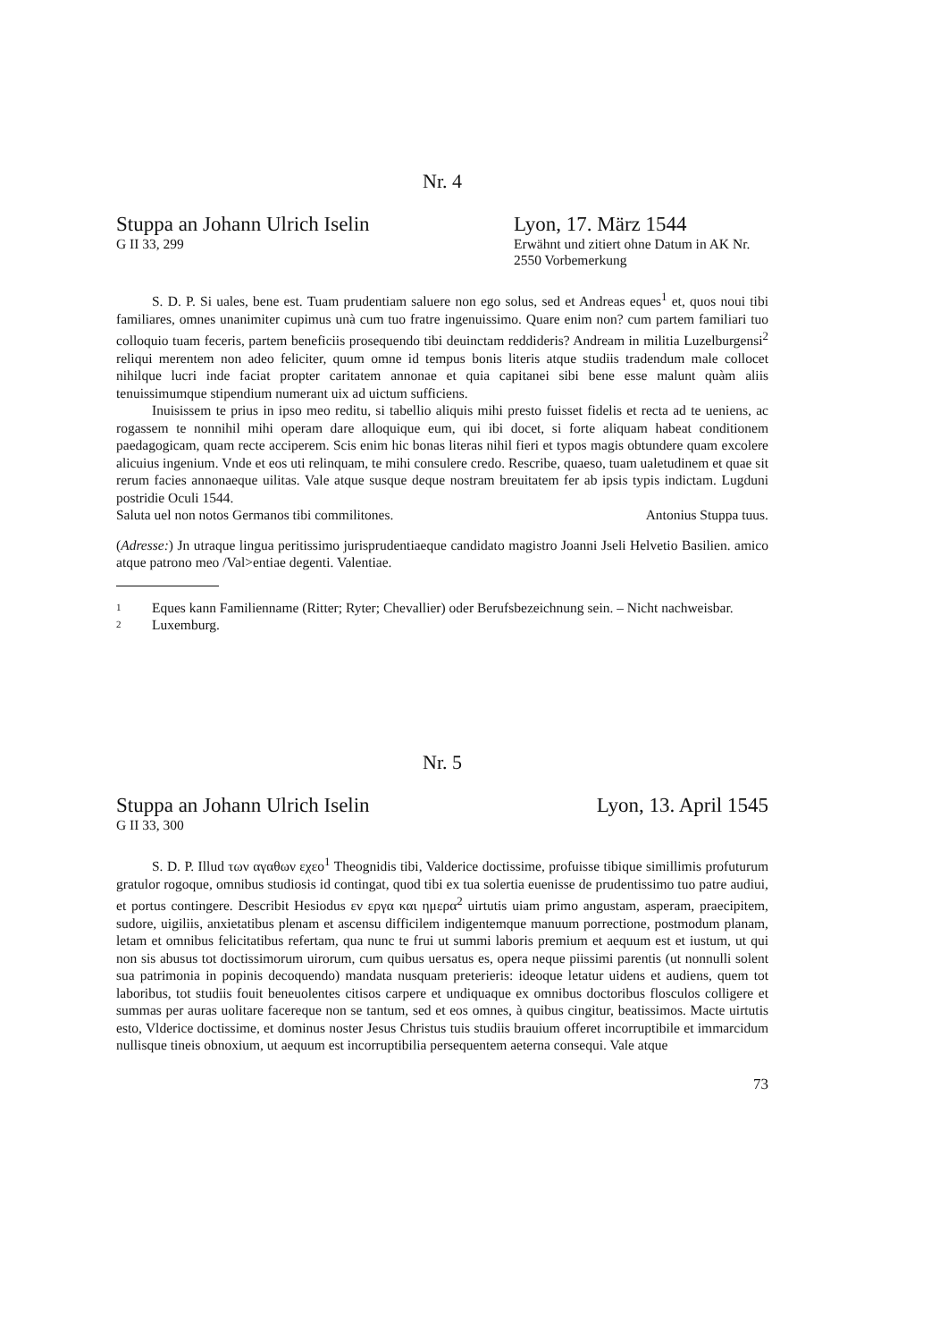Nr. 4
Stuppa an Johann Ulrich Iselin
G II 33, 299
Lyon, 17. März 1544
Erwähnt und zitiert ohne Datum in AK Nr. 2550 Vorbemerkung
S. D. P. Si uales, bene est. Tuam prudentiam saluere non ego solus, sed et Andreas eques<sup>1</sup> et, quos noui tibi familiares, omnes unanimiter cupimus unà cum tuo fratre ingenuissimo. Quare enim non? cum partem familiari tuo colloquio tuam feceris, partem beneficiis prosequendo tibi deuinctam reddideris? Andream in militia Luzelburgensi<sup>2</sup> reliqui merentem non adeo feliciter, quum omne id tempus bonis literis atque studiis tradendum male collocet nihilque lucri inde faciat propter caritatem annonae et quia capitanei sibi bene esse malunt quàm aliis tenuissimumque stipendium numerant uix ad uictum sufficiens.
Inuisissem te prius in ipso meo reditu, si tabellio aliquis mihi presto fuisset fidelis et recta ad te ueniens, ac rogassem te nonnihil mihi operam dare alloquique eum, qui ibi docet, si forte aliquam habeat conditionem paedagogicam, quam recte acciperem. Scis enim hic bonas literas nihil fieri et typos magis obtundere quam excolere alicuius ingenium. Vnde et eos uti relinquam, te mihi consulere credo. Rescribe, quaeso, tuam ualetudinem et quae sit rerum facies annonaeque uilitas. Vale atque susque deque nostram breuitatem fer ab ipsis typis indictam. Lugduni postridie Oculi 1544.
Saluta uel non notos Germanos tibi commilitones.
Antonius Stuppa tuus.
(Adresse:) Jn utraque lingua peritissimo jurisprudentiaeque candidato magistro Joanni Jseli Helvetio Basilien. amico atque patrono meo /Val>entiae degenti. Valentiae.
1 Eques kann Familienname (Ritter; Ryter; Chevallier) oder Berufsbezeichnung sein. – Nicht nachweisbar.
2 Luxemburg.
Nr. 5
Stuppa an Johann Ulrich Iselin
G II 33, 300
Lyon, 13. April 1545
S. D. P. Illud των αγαθων εχεο<sup>1</sup> Theognidis tibi, Valderice doctissime, profuisse tibique simillimis profuturum gratulor rogoque, omnibus studiosis id contingat, quod tibi ex tua solertia euenisse de prudentissimo tuo patre audiui, et portus contingere. Describit Hesiodus εν εργα και ημερα<sup>2</sup> uirtutis uiam primo angustam, asperam, praecipitem, sudore, uigiliis, anxietatibus plenam et ascensu difficilem indigentemque manuum porrectione, postmodum planam, letam et omnibus felicitatibus refertam, qua nunc te frui ut summi laboris premium et aequum est et iustum, ut qui non sis abusus tot doctissimorum uirorum, cum quibus uersatus es, opera neque piissimi parentis (ut nonnulli solent sua patrimonia in popinis decoquendo) mandata nusquam preterieris: ideoque letatur uidens et audiens, quem tot laboribus, tot studiis fouit beneuolentes citisos carpere et undiquaque ex omnibus doctoribus flosculos colligere et summas per auras uolitare facereque non se tantum, sed et eos omnes, à quibus cingitur, beatissimos. Macte uirtutis esto, Vlderice doctissime, et dominus noster Jesus Christus tuis studiis brauium offeret incorruptibile et immarcidum nullisque tineis obnoxium, ut aequum est incorruptibilia persequentem aeterna consequi. Vale atque
73